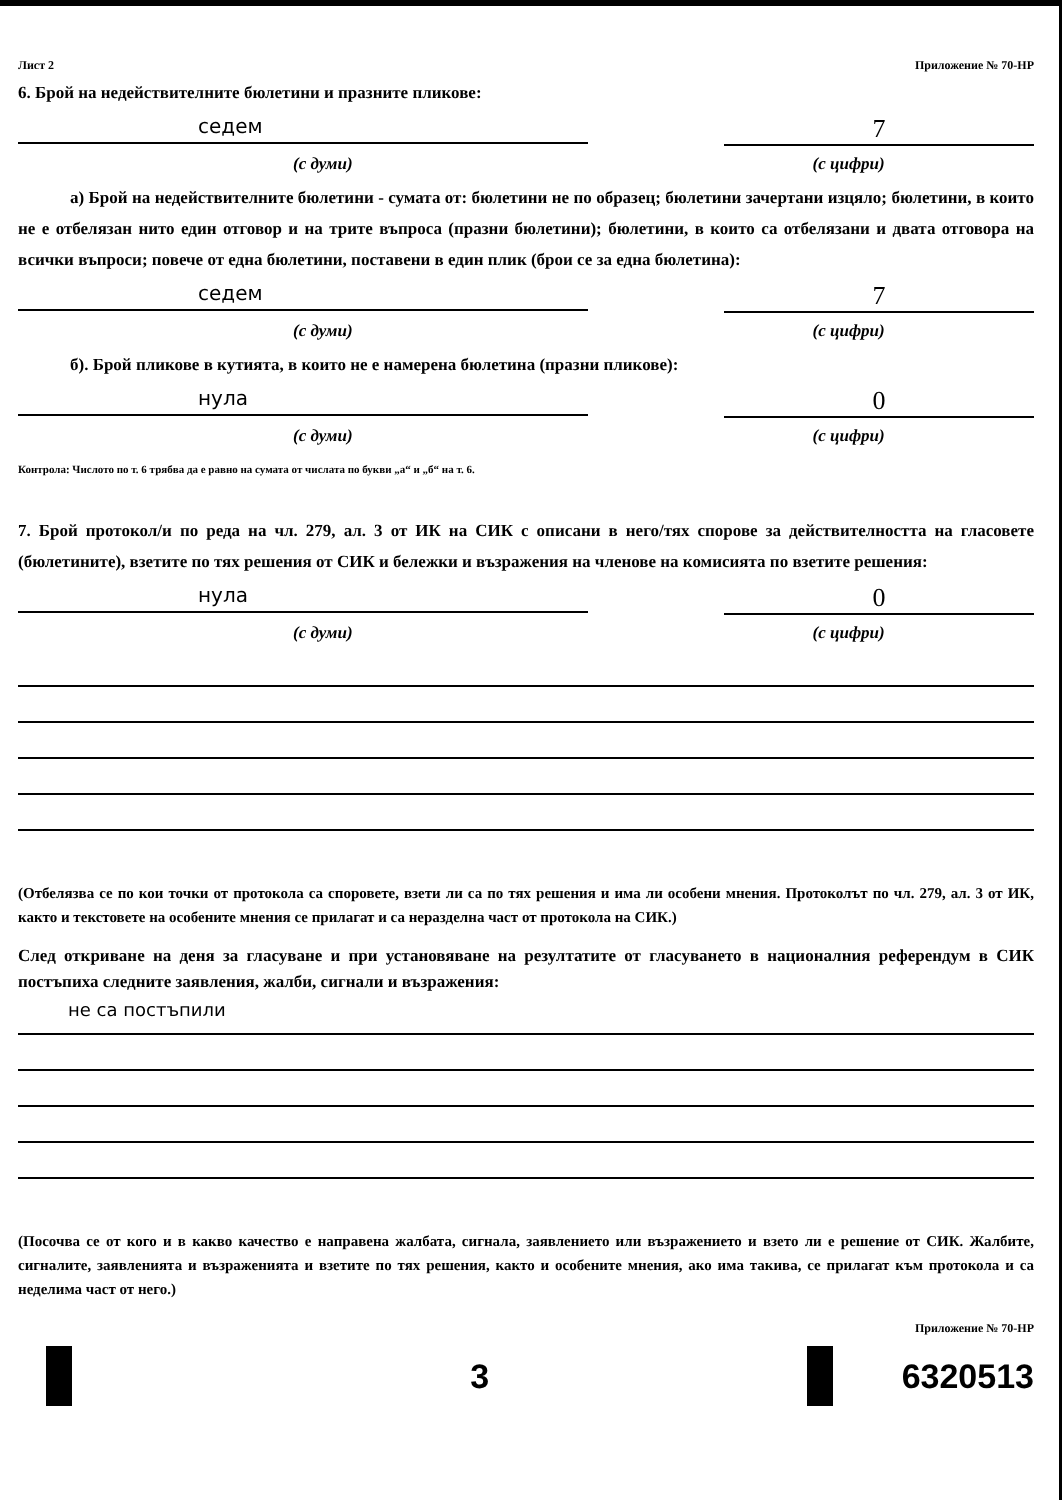Лист 2 Приложение № 70-НР
6. Брой на недействителните бюлетини и празните пликове:
седем
7
(с думи) (с цифри)
а) Брой на недействителните бюлетини - сумата от: бюлетини не по образец; бюлетини зачертани изцяло; бюлетини, в които не е отбелязан нито един отговор и на трите въпроса (празни бюлетини); бюлетини, в които са отбелязани и двата отговора на всички въпроси; повече от една бюлетини, поставени в един плик (брои се за една бюлетина):
седем
7
(с думи) (с цифри)
б). Брой пликове в кутията, в които не е намерена бюлетина (празни пликове):
нула
0
(с думи) (с цифри)
Контрола: Числото по т. 6 трябва да е равно на сумата от числата по букви „а“ и „б“ на т. 6.
7. Брой протокол/и по реда на чл. 279, ал. 3 от ИК на СИК с описани в него/тях спорове за действителността на гласовете (бюлетините), взетите по тях решения от СИК и бележки и възражения на членове на комисията по взетите решения:
нула
0
(с думи) (с цифри)
(Отбелязва се по кои точки от протокола са споровете, взети ли са по тях решения и има ли особени мнения. Протоколът по чл. 279, ал. 3 от ИК, както и текстовете на особените мнения се прилагат и са неразделна част от протокола на СИК.)
След откриване на деня за гласуване и при установяване на резултатите от гласуването в националния референдум в СИК постъпиха следните заявления, жалби, сигнали и възражения:
не са постъпили
(Посочва се от кого и в какво качество е направена жалбата, сигнала, заявлението или възражението и взето ли е решение от СИК. Жалбите, сигналите, заявленията и възраженията и взетите по тях решения, както и особените мнения, ако има такива, се прилагат към протокола и са неделима част от него.)
Приложение № 70-НР
3 6320513